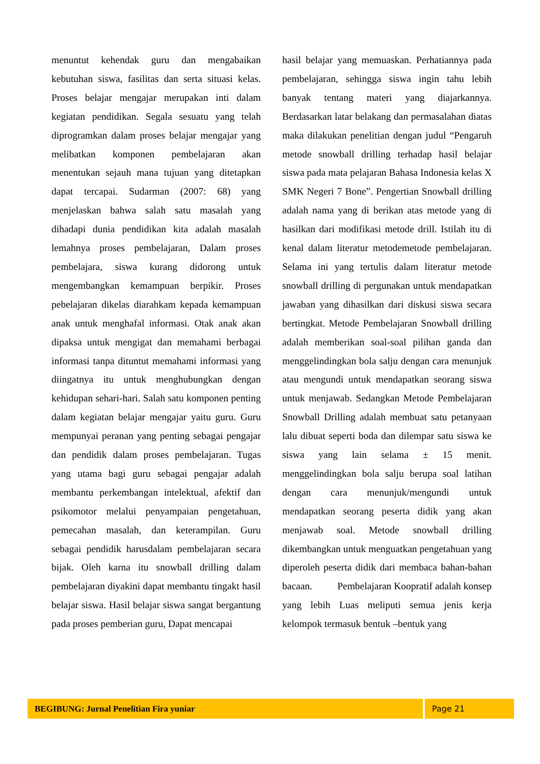menuntut kehendak guru dan mengabaikan kebutuhan siswa, fasilitas dan serta situasi kelas. Proses belajar mengajar merupakan inti dalam kegiatan pendidikan. Segala sesuatu yang telah diprogramkan dalam proses belajar mengajar yang melibatkan komponen pembelajaran akan menentukan sejauh mana tujuan yang ditetapkan dapat tercapai. Sudarman (2007: 68) yang menjelaskan bahwa salah satu masalah yang dihadapi dunia pendidikan kita adalah masalah lemahnya proses pembelajaran, Dalam proses pembelajara, siswa kurang didorong untuk mengembangkan kemampuan berpikir. Proses pebelajaran dikelas diarahkam kepada kemampuan anak untuk menghafal informasi. Otak anak akan dipaksa untuk mengigat dan memahami berbagai informasi tanpa dituntut memahami informasi yang diingatnya itu untuk menghubungkan dengan kehidupan sehari-hari. Salah satu komponen penting dalam kegiatan belajar mengajar yaitu guru. Guru mempunyai peranan yang penting sebagai pengajar dan pendidik dalam proses pembelajaran. Tugas yang utama bagi guru sebagai pengajar adalah membantu perkembangan intelektual, afektif dan psikomotor melalui penyampaian pengetahuan, pemecahan masalah, dan keterampilan. Guru sebagai pendidik harusdalam pembelajaran secara bijak. Oleh karna itu snowball drilling dalam pembelajaran diyakini dapat membantu tingakt hasil belajar siswa. Hasil belajar siswa sangat bergantung pada proses pemberian guru, Dapat mencapai
hasil belajar yang memuaskan. Perhatiannya pada pembelajaran, sehingga siswa ingin tahu lebih banyak tentang materi yang diajarkannya. Berdasarkan latar belakang dan permasalahan diatas maka dilakukan penelitian dengan judul “Pengaruh metode snowball drilling terhadap hasil belajar siswa pada mata pelajaran Bahasa Indonesia kelas X SMK Negeri 7 Bone”. Pengertian Snowball drilling adalah nama yang di berikan atas metode yang di hasilkan dari modifikasi metode drill. Istilah itu di kenal dalam literatur metodemetode pembelajaran. Selama ini yang tertulis dalam literatur metode snowball drilling di pergunakan untuk mendapatkan jawaban yang dihasilkan dari diskusi siswa secara bertingkat. Metode Pembelajaran Snowball drilling adalah memberikan soal-soal pilihan ganda dan menggelindingkan bola salju dengan cara menunjuk atau mengundi untuk mendapatkan seorang siswa untuk menjawab. Sedangkan Metode Pembelajaran Snowball Drilling adalah membuat satu petanyaan lalu dibuat seperti boda dan dilempar satu siswa ke siswa yang lain selama ± 15 menit. menggelindingkan bola salju berupa soal latihan dengan cara menunjuk/mengundi untuk mendapatkan seorang peserta didik yang akan menjawab soal. Metode snowball drilling dikembangkan untuk menguatkan pengetahuan yang diperoleh peserta didik dari membaca bahan-bahan bacaan. Pembelajaran Koopratif adalah konsep yang lebih Luas meliputi semua jenis kerja kelompok termasuk bentuk –bentuk yang
BEGIBUNG: Jurnal Penelitian Fira yuniar Page 21